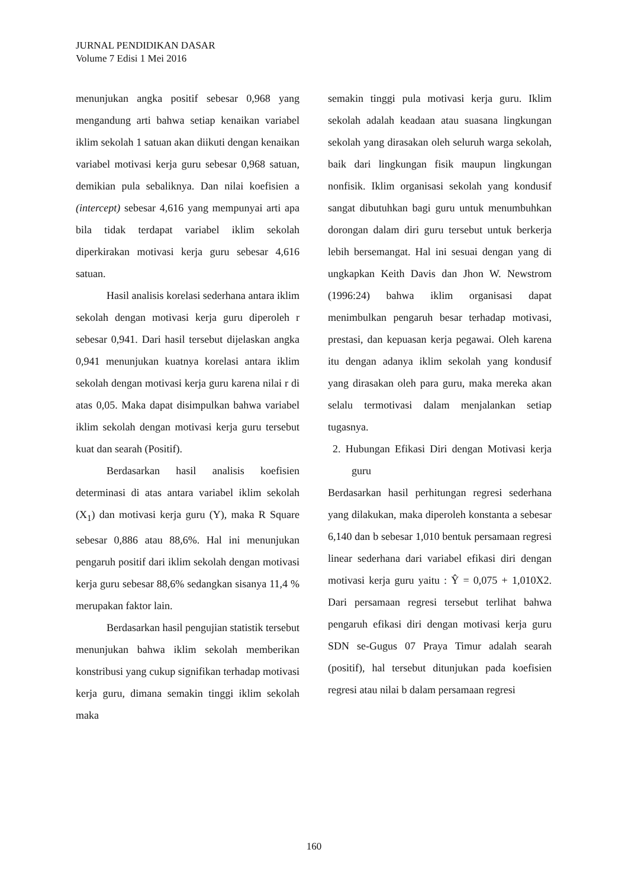JURNAL PENDIDIKAN DASAR
Volume 7 Edisi 1 Mei 2016
menunjukan angka positif sebesar 0,968 yang mengandung arti bahwa setiap kenaikan variabel iklim sekolah 1 satuan akan diikuti dengan kenaikan variabel motivasi kerja guru sebesar 0,968 satuan, demikian pula sebaliknya. Dan nilai koefisien a (intercept) sebesar 4,616 yang mempunyai arti apa bila tidak terdapat variabel iklim sekolah diperkirakan motivasi kerja guru sebesar 4,616 satuan.
Hasil analisis korelasi sederhana antara iklim sekolah dengan motivasi kerja guru diperoleh r sebesar 0,941. Dari hasil tersebut dijelaskan angka 0,941 menunjukan kuatnya korelasi antara iklim sekolah dengan motivasi kerja guru karena nilai r di atas 0,05. Maka dapat disimpulkan bahwa variabel iklim sekolah dengan motivasi kerja guru tersebut kuat dan searah (Positif).
Berdasarkan hasil analisis koefisien determinasi di atas antara variabel iklim sekolah (X<sub>1</sub>) dan motivasi kerja guru (Y), maka R Square sebesar 0,886 atau 88,6%. Hal ini menunjukan pengaruh positif dari iklim sekolah dengan motivasi kerja guru sebesar 88,6% sedangkan sisanya 11,4 % merupakan faktor lain.
Berdasarkan hasil pengujian statistik tersebut menunjukan bahwa iklim sekolah memberikan konstribusi yang cukup signifikan terhadap motivasi kerja guru, dimana semakin tinggi iklim sekolah maka
semakin tinggi pula motivasi kerja guru. Iklim sekolah adalah keadaan atau suasana lingkungan sekolah yang dirasakan oleh seluruh warga sekolah, baik dari lingkungan fisik maupun lingkungan nonfisik. Iklim organisasi sekolah yang kondusif sangat dibutuhkan bagi guru untuk menumbuhkan dorongan dalam diri guru tersebut untuk berkerja lebih bersemangat. Hal ini sesuai dengan yang di ungkapkan Keith Davis dan Jhon W. Newstrom (1996:24) bahwa iklim organisasi dapat menimbulkan pengaruh besar terhadap motivasi, prestasi, dan kepuasan kerja pegawai. Oleh karena itu dengan adanya iklim sekolah yang kondusif yang dirasakan oleh para guru, maka mereka akan selalu termotivasi dalam menjalankan setiap tugasnya.
2. Hubungan Efikasi Diri dengan Motivasi kerja guru
Berdasarkan hasil perhitungan regresi sederhana yang dilakukan, maka diperoleh konstanta a sebesar 6,140 dan b sebesar 1,010 bentuk persamaan regresi linear sederhana dari variabel efikasi diri dengan motivasi kerja guru yaitu : Ŷ = 0,075 + 1,010X2. Dari persamaan regresi tersebut terlihat bahwa pengaruh efikasi diri dengan motivasi kerja guru SDN se-Gugus 07 Praya Timur adalah searah (positif), hal tersebut ditunjukan pada koefisien regresi atau nilai b dalam persamaan regresi
160